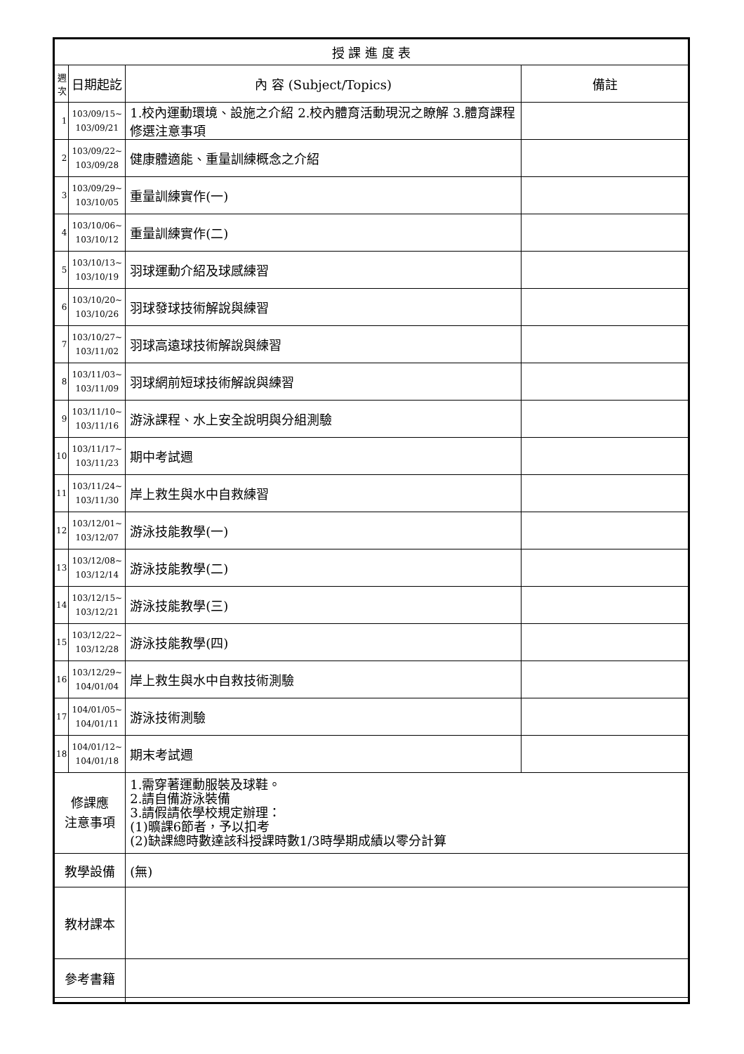| 授 課 進 度 表 | | | |
| --- | --- | --- | --- |
| 週次 | 日期起訖 | 內 容 (Subject/Topics) | 備註 |
| 1 | 103/09/15~ 103/09/21 | 1.校內運動環境、設施之介紹 2.校內體育活動現況之瞭解 3.體育課程修選注意事項 | |
| 2 | 103/09/22~ 103/09/28 | 健康體適能、重量訓練概念之介紹 | |
| 3 | 103/09/29~ 103/10/05 | 重量訓練實作(一) | |
| 4 | 103/10/06~ 103/10/12 | 重量訓練實作(二) | |
| 5 | 103/10/13~ 103/10/19 | 羽球運動介紹及球感練習 | |
| 6 | 103/10/20~ 103/10/26 | 羽球發球技術解說與練習 | |
| 7 | 103/10/27~ 103/11/02 | 羽球高遠球技術解說與練習 | |
| 8 | 103/11/03~ 103/11/09 | 羽球網前短球技術解說與練習 | |
| 9 | 103/11/10~ 103/11/16 | 游泳課程、水上安全說明與分組測驗 | |
| 10 | 103/11/17~ 103/11/23 | 期中考試週 | |
| 11 | 103/11/24~ 103/11/30 | 岸上救生與水中自救練習 | |
| 12 | 103/12/01~ 103/12/07 | 游泳技能教學(一) | |
| 13 | 103/12/08~ 103/12/14 | 游泳技能教學(二) | |
| 14 | 103/12/15~ 103/12/21 | 游泳技能教學(三) | |
| 15 | 103/12/22~ 103/12/28 | 游泳技能教學(四) | |
| 16 | 103/12/29~ 104/01/04 | 岸上救生與水中自救技術測驗 | |
| 17 | 104/01/05~ 104/01/11 | 游泳技術測驗 | |
| 18 | 104/01/12~ 104/01/18 | 期末考試週 | |
| 修課應 注意事項 | | 1.需穿著運動服裝及球鞋。 2.請自備游泳裝備 3.請假請依學校規定辦理： (1)曠課6節者，予以扣考 (2)缺課總時數達該科授課時數1/3時學期成績以零分計算 | |
| 教學設備 | | (無) | |
| 教材課本 | | | |
| 參考書籍 | | | |